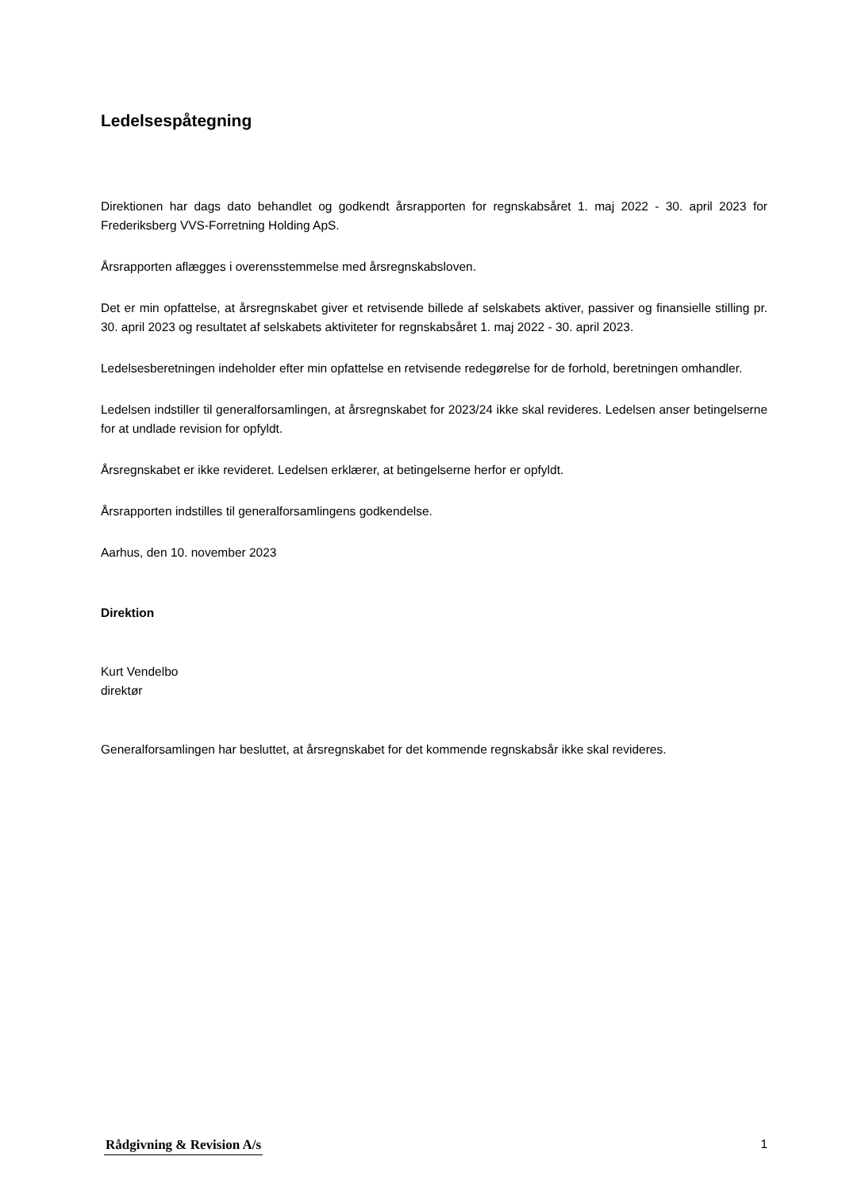Ledelsespåtegning
Direktionen har dags dato behandlet og godkendt årsrapporten for regnskabsåret 1. maj 2022 - 30. april 2023 for Frederiksberg VVS-Forretning Holding ApS.
Årsrapporten aflægges i overensstemmelse med årsregnskabsloven.
Det er min opfattelse, at årsregnskabet giver et retvisende billede af selskabets aktiver, passiver og finansielle stilling pr. 30. april 2023 og resultatet af selskabets aktiviteter for regnskabsåret 1. maj 2022 - 30. april 2023.
Ledelsesberetningen indeholder efter min opfattelse en retvisende redegørelse for de forhold, beretningen omhandler.
Ledelsen indstiller til generalforsamlingen, at årsregnskabet for 2023/24 ikke skal revideres. Ledelsen anser betingelserne for at undlade revision for opfyldt.
Årsregnskabet er ikke revideret. Ledelsen erklærer, at betingelserne herfor er opfyldt.
Årsrapporten indstilles til generalforsamlingens godkendelse.
Aarhus, den 10. november 2023
Direktion
Kurt Vendelbo
direktør
Generalforsamlingen har besluttet, at årsregnskabet for det kommende regnskabsår ikke skal revideres.
Rådgivning & Revision A/s 1